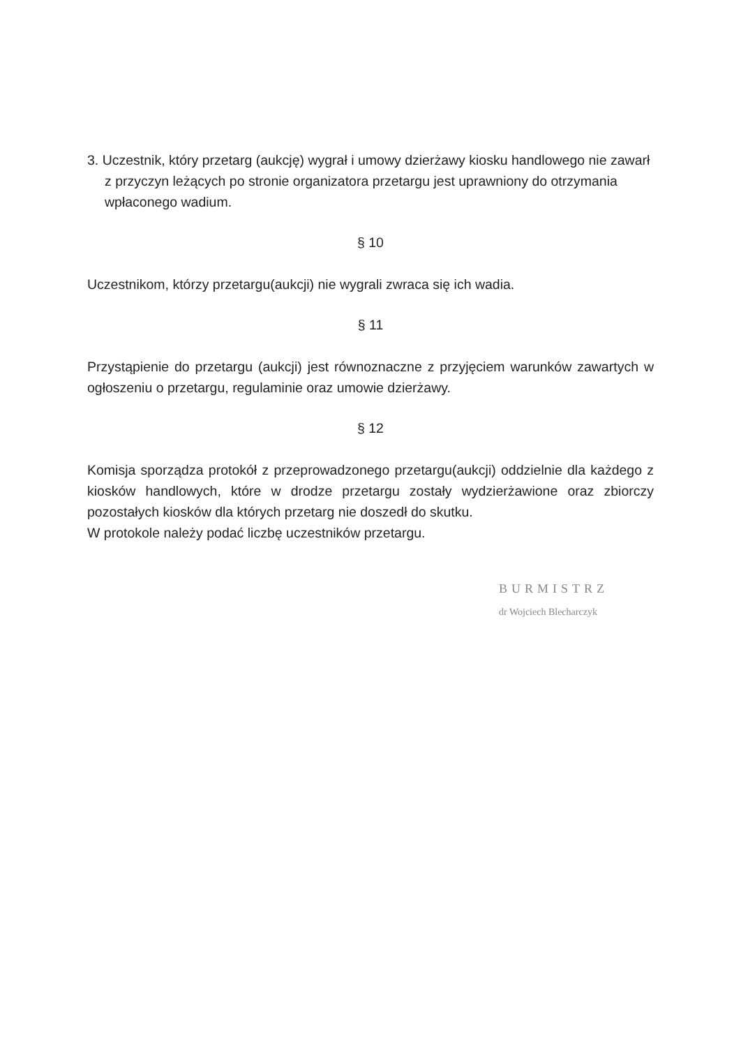3. Uczestnik, który przetarg (aukcję) wygrał i umowy dzierżawy kiosku handlowego nie zawarł z przyczyn leżących po stronie organizatora przetargu jest uprawniony do otrzymania wpłaconego wadium.
§ 10
Uczestnikom, którzy przetargu(aukcji) nie wygrali zwraca się ich wadia.
§ 11
Przystąpienie do przetargu (aukcji) jest równoznaczne z przyjęciem warunków zawartych w ogłoszeniu o przetargu, regulaminie oraz umowie dzierżawy.
§ 12
Komisja sporządza protokół z przeprowadzonego przetargu(aukcji) oddzielnie dla każdego z kiosków handlowych, które w drodze przetargu zostały wydzierżawione oraz zbiorczy pozostałych kiosków dla których przetarg nie doszedł do skutku.
W protokole należy podać liczbę uczestników przetargu.
BURMISTRZ
dr Wojciech Blecharczyk